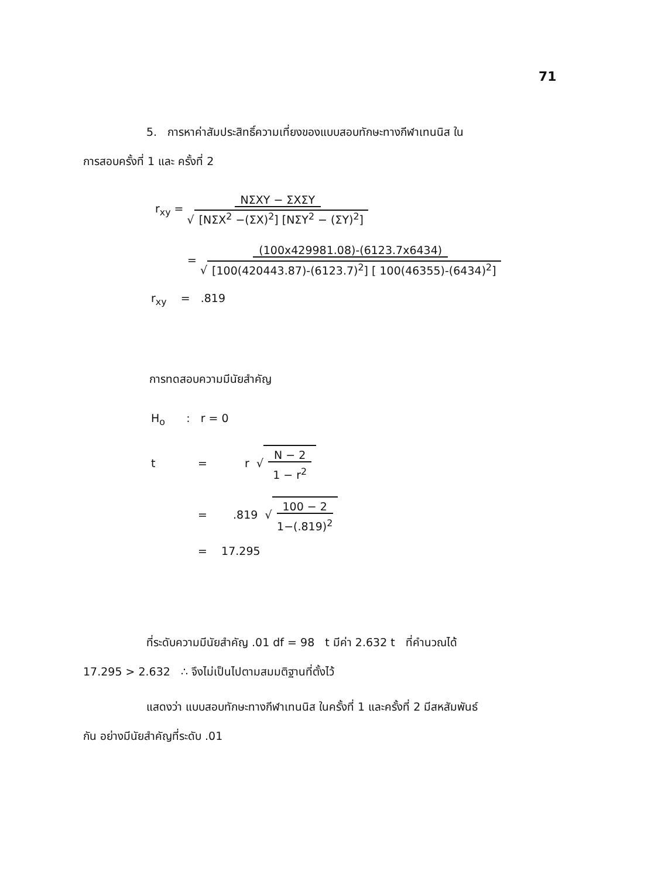71
5. การหาค่าสัมประสิทธิ์ความเที่ยงของแบบสอบทักษะทางกีฬาเทนนิส ใน
การสอบครั้งที่ 1 และ ครั้งที่ 2
r<sub>xy</sub> = NΣXY − ΣXΣY √ [NΣX<sup>2</sup> −(ΣX)<sup>2</sup>] [NΣY<sup>2</sup> − (ΣY)<sup>2</sup>]
= (100x429981.08)-(6123.7x6434) √ [100(420443.87)-(6123.7)<sup>2</sup>] [ 100(46355)-(6434)<sup>2</sup>]
r<sub>xy</sub> = .819
การทดสอบความมีนัยสำคัญ
H<sub>o</sub> : r = 0
t = r √ N − 2 1 − r<sup>2</sup>
=.819 √ 100 − 2 1−(.819)<sup>2</sup>
= 17.295
ที่ระดับความมีนัยสำคัญ .01 df = 98 t มีค่า 2.632 t ที่คำนวณได้
17.295 > 2.632 ∴ จึงไม่เป็นไปตามสมมติฐานที่ตั้งไว้
แสดงว่า แบบสอบทักษะทางกีฬาเทนนิส ในครั้งที่ 1 และครั้งที่ 2 มีสหสัมพันธ์
กัน อย่างมีนัยสำคัญที่ระดับ .01